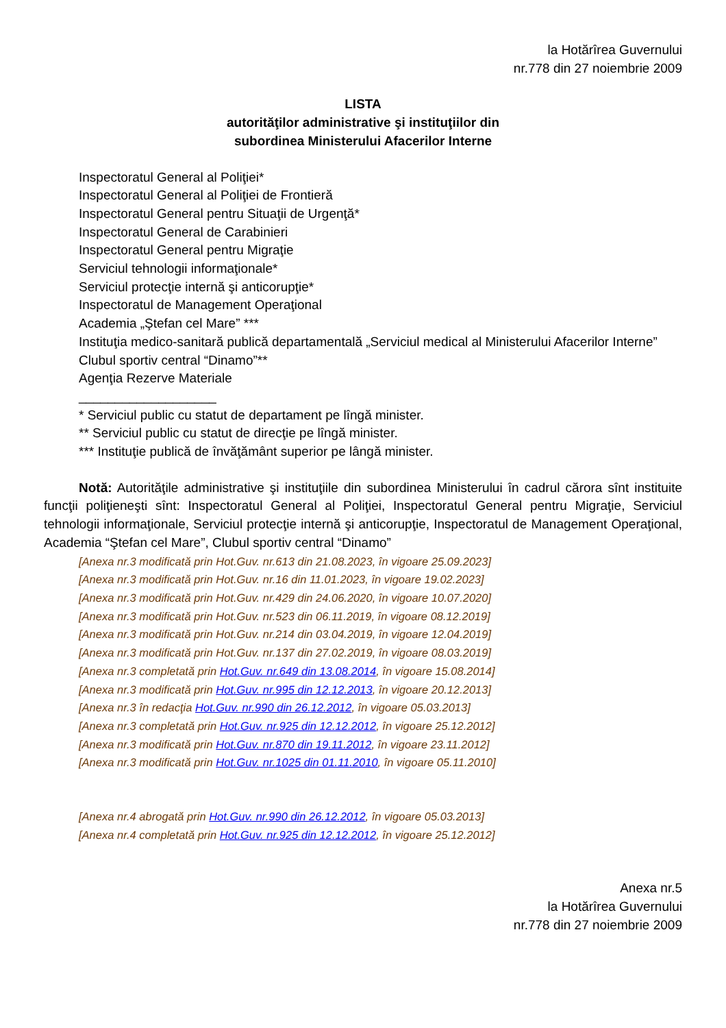la Hotărîrea Guvernului
nr.778 din 27 noiembrie 2009
LISTA
autorităţilor administrative şi instituţiilor din
subordinea Ministerului Afacerilor Interne
Inspectoratul General al Poliţiei*
Inspectoratul General al Poliţiei de Frontieră
Inspectoratul General pentru Situaţii de Urgenţă*
Inspectoratul General de Carabinieri
Inspectoratul General pentru Migraţie
Serviciul tehnologii informaţionale*
Serviciul protecţie internă şi anticorupţie*
Inspectoratul de Management Operaţional
Academia „Ştefan cel Mare” ***
Instituţia medico-sanitară publică departamentală „Serviciul medical al Ministerului Afacerilor Interne”
Clubul sportiv central “Dinamo”**
Agenţia Rezerve Materiale
___________________
* Serviciul public cu statut de departament pe lîngă minister.
** Serviciul public cu statut de direcţie pe lîngă minister.
*** Instituţie publică de învăţământ superior pe lângă minister.
Notă: Autorităţile administrative şi instituţiile din subordinea Ministerului în cadrul cărora sînt instituite funcţii poliţieneşti sînt: Inspectoratul General al Poliţiei, Inspectoratul General pentru Migraţie, Serviciul tehnologii informaţionale, Serviciul protecţie internă şi anticorupţie, Inspectoratul de Management Operaţional, Academia “Ştefan cel Mare”, Clubul sportiv central “Dinamo”
[Anexa nr.3 modificată prin Hot.Guv. nr.613 din 21.08.2023, în vigoare 25.09.2023]
[Anexa nr.3 modificată prin Hot.Guv. nr.16 din 11.01.2023, în vigoare 19.02.2023]
[Anexa nr.3 modificată prin Hot.Guv. nr.429 din 24.06.2020, în vigoare 10.07.2020]
[Anexa nr.3 modificată prin Hot.Guv. nr.523 din 06.11.2019, în vigoare 08.12.2019]
[Anexa nr.3 modificată prin Hot.Guv. nr.214 din 03.04.2019, în vigoare 12.04.2019]
[Anexa nr.3 modificată prin Hot.Guv. nr.137 din 27.02.2019, în vigoare 08.03.2019]
[Anexa nr.3 completată prin Hot.Guv. nr.649 din 13.08.2014, în vigoare 15.08.2014]
[Anexa nr.3 modificată prin Hot.Guv. nr.995 din 12.12.2013, în vigoare 20.12.2013]
[Anexa nr.3 în redacţia Hot.Guv. nr.990 din 26.12.2012, în vigoare 05.03.2013]
[Anexa nr.3 completată prin Hot.Guv. nr.925 din 12.12.2012, în vigoare 25.12.2012]
[Anexa nr.3 modificată prin Hot.Guv. nr.870 din 19.11.2012, în vigoare 23.11.2012]
[Anexa nr.3 modificată prin Hot.Guv. nr.1025 din 01.11.2010, în vigoare 05.11.2010]
[Anexa nr.4 abrogată prin Hot.Guv. nr.990 din 26.12.2012, în vigoare 05.03.2013]
[Anexa nr.4 completată prin Hot.Guv. nr.925 din 12.12.2012, în vigoare 25.12.2012]
Anexa nr.5
la Hotărîrea Guvernului
nr.778 din 27 noiembrie 2009